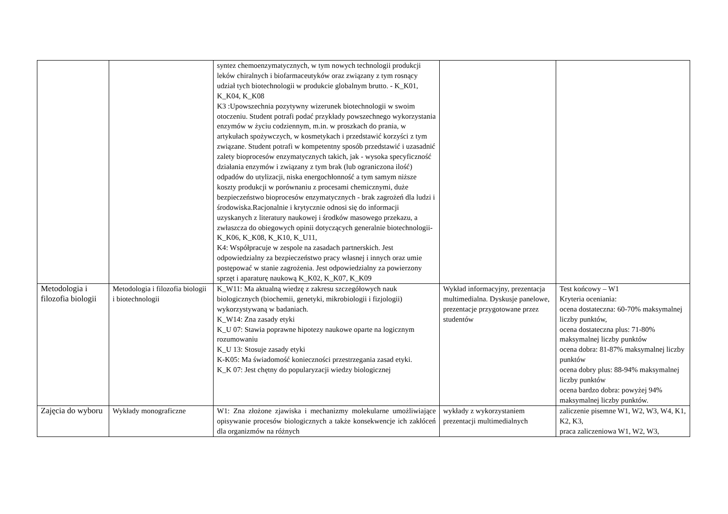| | | syntez chemoenzymatycznych, w tym nowych technologii produkcji leków chiralnych i biofarmaceutyków oraz związany z tym rosnący udział tych biotechnologii w produkcie globalnym brutto. - K_K01, K_K04, K_K08 K3 :Upowszechnia pozytywny wizerunek biotechnologii w swoim otoczeniu. Student potrafi podać przykłady powszechnego wykorzystania enzymów w życiu codziennym, m.in. w proszkach do prania, w artykułach spożywczych, w kosmetykach i przedstawić korzyści z tym związane. Student potrafi w kompetentny sposób przedstawić i uzasadnić zalety bioprocesów enzymatycznych takich, jak - wysoka specyficzność działania enzymów i związany z tym brak (lub ograniczona ilość) odpadów do utylizacji, niska energochłonność a tym samym niższe koszty produkcji w porównaniu z procesami chemicznymi, duże bezpieczeństwo bioprocesów enzymatycznych - brak zagrożeń dla ludzi i środowiska.Racjonalnie i krytycznie odnosi się do informacji uzyskanych z literatury naukowej i środków masowego przekazu, a zwłaszcza do obiegowych opinii dotyczących generalnie biotechnologii-K_K06, K_K08, K_K10, K_U11, K4: Współpracuje w zespole na zasadach partnerskich. Jest odpowiedzialny za bezpieczeństwo pracy własnej i innych oraz umie postępować w stanie zagrożenia. Jest odpowiedzialny za powierzony sprzęt i aparaturę naukową K_K02, K_K07, K_K09 | | |
| Metodologia i filozofia biologii | Metodologia i filozofia biologii i biotechnologii | K_W11: Ma aktualną wiedzę z zakresu szczegółowych nauk biologicznych (biochemii, genetyki, mikrobiologii i fizjologii) wykorzystywaną w badaniach. K_W14: Zna zasady etyki K_U 07: Stawia poprawne hipotezy naukowe oparte na logicznym rozumowaniu K_U 13: Stosuje zasady etyki K-K05: Ma świadomość konieczności przestrzegania zasad etyki. K_K 07: Jest chętny do popularyzacji wiedzy biologicznej | Wykład informacyjny, prezentacja multimedialna. Dyskusje panelowe, prezentacje przygotowane przez studentów | Test końcowy – W1 Kryteria oceniania: ocena dostateczna: 60-70% maksymalnej liczby punktów, ocena dostateczna plus: 71-80% maksymalnej liczby punktów ocena dobra: 81-87% maksymalnej liczby punktów ocena dobry plus: 88-94% maksymalnej liczby punktów ocena bardzo dobra: powyżej 94% maksymalnej liczby punktów. |
| Zajęcia do wyboru | Wykłady monograficzne | W1: Zna złożone zjawiska i mechanizmy molekularne umożliwiające opisywanie procesów biologicznych a także konsekwencje ich zakłóceń dla organizmów na różnych | wykłady z wykorzystaniem prezentacji multimedialnych | zaliczenie pisemne W1, W2, W3, W4, K1, K2, K3, praca zaliczeniowa W1, W2, W3, |